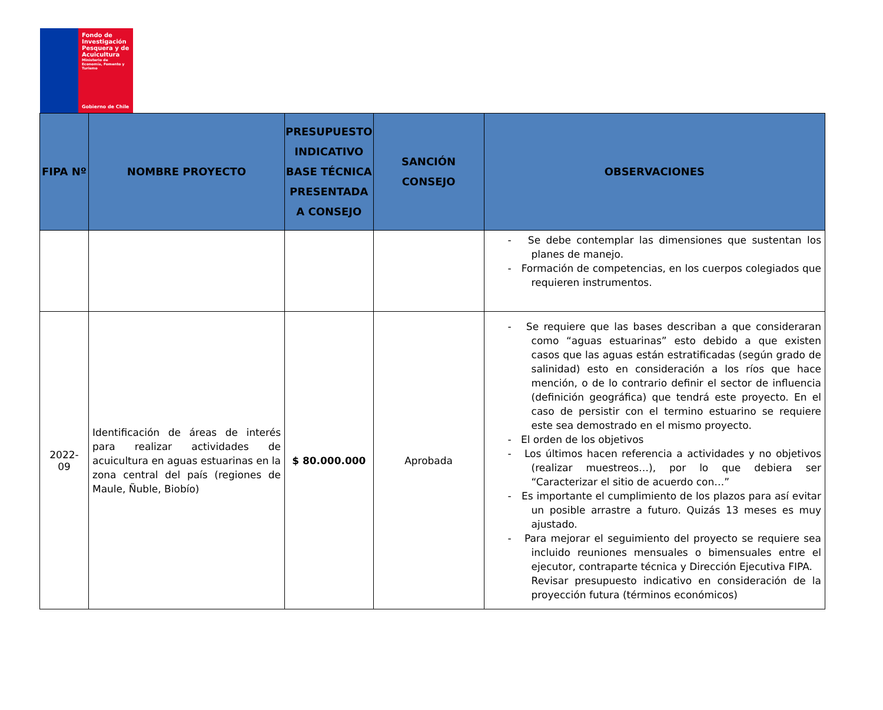Fondo de Investigación Pesquera y de Acuicultura
Ministerio de Economía, Fomento y Turismo
Gobierno de Chile
| FIPA Nº | NOMBRE PROYECTO | PRESUPUESTO INDICATIVO BASE TÉCNICA PRESENTADA A CONSEJO | SANCIÓN CONSEJO | OBSERVACIONES |
| --- | --- | --- | --- | --- |
| | | | | - Se debe contemplar las dimensiones que sustentan los planes de manejo. - Formación de competencias, en los cuerpos colegiados que requieren instrumentos. |
| 2022-09 | Identificación de áreas de interés para realizar actividades de acuicultura en aguas estuarinas en la zona central del país (regiones de Maule, Ñuble, Biobío) | $ 80.000.000 | Aprobada | - Se requiere que las bases describan a que consideraran como “aguas estuarinas” esto debido a que existen casos que las aguas están estratificadas (según grado de salinidad) esto en consideración a los ríos que hace mención, o de lo contrario definir el sector de influencia (definición geográfica) que tendrá este proyecto. En el caso de persistir con el termino estuarino se requiere este sea demostrado en el mismo proyecto. - El orden de los objetivos - Los últimos hacen referencia a actividades y no objetivos (realizar muestreos…), por lo que debiera ser “Caracterizar el sitio de acuerdo con…” - Es importante el cumplimiento de los plazos para así evitar un posible arrastre a futuro. Quizás 13 meses es muy ajustado. - Para mejorar el seguimiento del proyecto se requiere sea incluido reuniones mensuales o bimensuales entre el ejecutor, contraparte técnica y Dirección Ejecutiva FIPA. Revisar presupuesto indicativo en consideración de la proyección futura (términos económicos) |